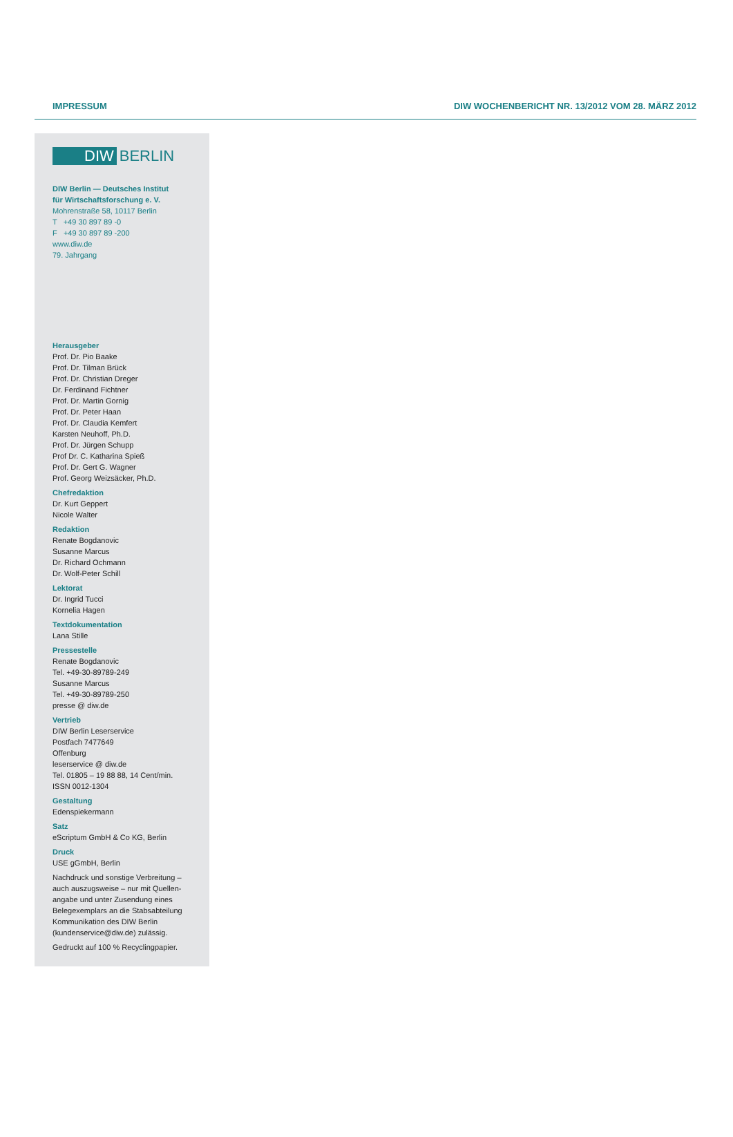IMPRESSUM DIW WOCHENBERICHT NR. 13/2012 VOM 28. MÄRZ 2012
DIW BERLIN
DIW Berlin — Deutsches Institut
für Wirtschaftsforschung e. V.
Mohrenstraße 58, 10117 Berlin
T +49 30 897 89 -0
F +49 30 897 89 -200
www.diw.de
79. Jahrgang
Herausgeber
Prof. Dr. Pio Baake
Prof. Dr. Tilman Brück
Prof. Dr. Christian Dreger
Dr. Ferdinand Fichtner
Prof. Dr. Martin Gornig
Prof. Dr. Peter Haan
Prof. Dr. Claudia Kemfert
Karsten Neuhoff, Ph.D.
Prof. Dr. Jürgen Schupp
Prof Dr. C. Katharina Spieß
Prof. Dr. Gert G. Wagner
Prof. Georg Weizsäcker, Ph.D.
Chefredaktion
Dr. Kurt Geppert
Nicole Walter
Redaktion
Renate Bogdanovic
Susanne Marcus
Dr. Richard Ochmann
Dr. Wolf-Peter Schill
Lektorat
Dr. Ingrid Tucci
Kornelia Hagen
Textdokumentation
Lana Stille
Pressestelle
Renate Bogdanovic
Tel. +49-30-89789-249
Susanne Marcus
Tel. +49-30-89789-250
presse @ diw.de
Vertrieb
DIW Berlin Leserservice
Postfach 7477649
Offenburg
leserservice @ diw.de
Tel. 01805 – 19 88 88, 14 Cent/min.
ISSN 0012-1304
Gestaltung
Edenspiekermann
Satz
eScriptum GmbH & Co KG, Berlin
Druck
USE gGmbH, Berlin
Nachdruck und sonstige Verbreitung – auch auszugsweise – nur mit Quellen­angabe und unter Zusendung eines Belegexemplars an die Stabsabteilung Kommunikation des DIW Berlin (kundenservice@diw.de) zulässig.
Gedruckt auf 100 % Recyclingpapier.